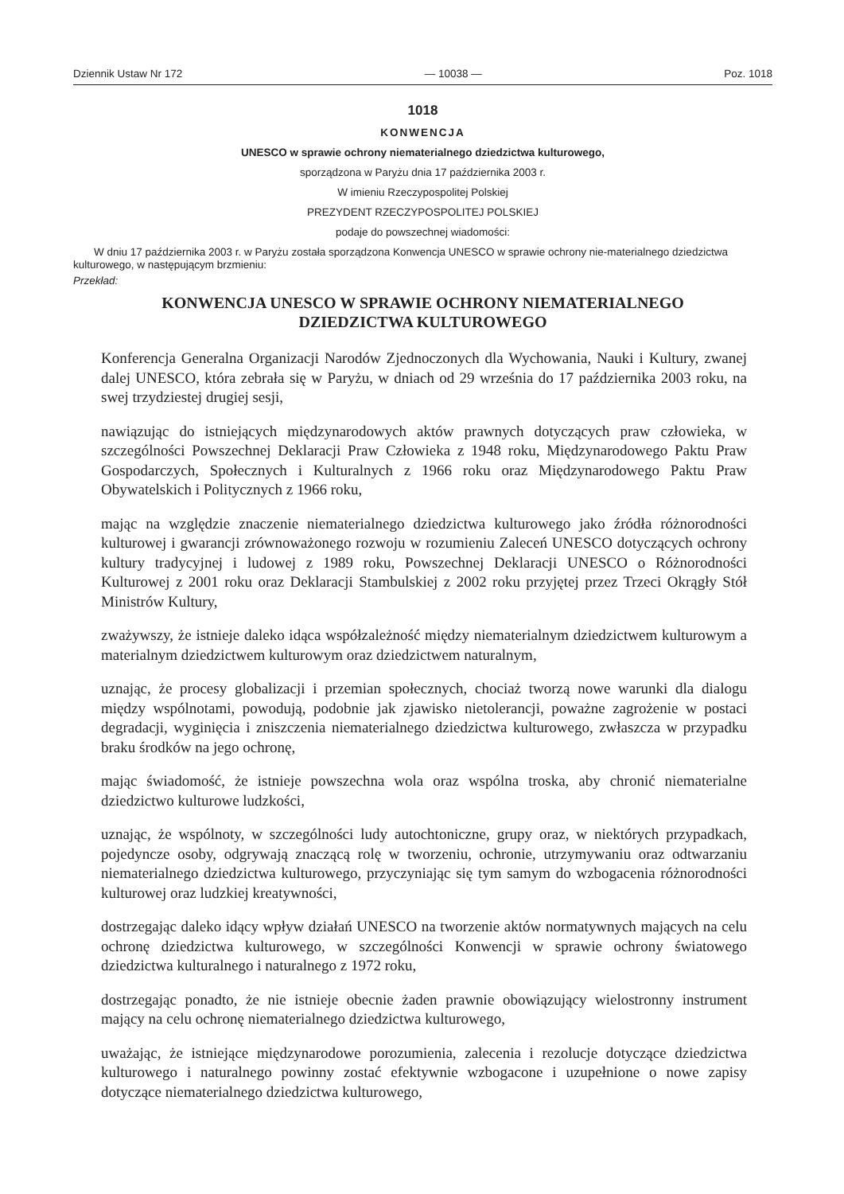Dziennik Ustaw Nr 172 — 10038 — Poz. 1018
1018
KONWENCJA
UNESCO w sprawie ochrony niematerialnego dziedzictwa kulturowego,
sporządzona w Paryżu dnia 17 października 2003 r.
W imieniu Rzeczypospolitej Polskiej
PREZYDENT RZECZYPOSPOLITEJ POLSKIEJ
podaje do powszechnej wiadomości:
W dniu 17 października 2003 r. w Paryżu została sporządzona Konwencja UNESCO w sprawie ochrony nie-materialnego dziedzictwa kulturowego, w następującym brzmieniu:
Przekład:
KONWENCJA UNESCO W SPRAWIE OCHRONY NIEMATERIALNEGO
DZIEDZICTWA KULTUROWEGO
Konferencja Generalna Organizacji Narodów Zjednoczonych dla Wychowania, Nauki i Kultury, zwanej dalej UNESCO, która zebrała się w Paryżu, w dniach od 29 września do 17 października 2003 roku, na swej trzydziestej drugiej sesji,
nawiązując do istniejących międzynarodowych aktów prawnych dotyczących praw człowieka, w szczególności Powszechnej Deklaracji Praw Człowieka z 1948 roku, Międzynarodowego Paktu Praw Gospodarczych, Społecznych i Kulturalnych z 1966 roku oraz Międzynarodowego Paktu Praw Obywatelskich i Politycznych z 1966 roku,
mając na względzie znaczenie niematerialnego dziedzictwa kulturowego jako źródła różnorodności kulturowej i gwarancji zrównoważonego rozwoju w rozumieniu Zaleceń UNESCO dotyczących ochrony kultury tradycyjnej i ludowej z 1989 roku, Powszechnej Deklaracji UNESCO o Różnorodności Kulturowej z 2001 roku oraz Deklaracji Stambulskiej z 2002 roku przyjętej przez Trzeci Okrągły Stół Ministrów Kultury,
zważywszy, że istnieje daleko idąca współzależność między niematerialnym dziedzictwem kulturowym a materialnym dziedzictwem kulturowym oraz dziedzictwem naturalnym,
uznając, że procesy globalizacji i przemian społecznych, chociaż tworzą nowe warunki dla dialogu między wspólnotami, powodują, podobnie jak zjawisko nietolerancji, poważne zagrożenie w postaci degradacji, wyginięcia i zniszczenia niematerialnego dziedzictwa kulturowego, zwłaszcza w przypadku braku środków na jego ochronę,
mając świadomość, że istnieje powszechna wola oraz wspólna troska, aby chronić niematerialne dziedzictwo kulturowe ludzkości,
uznając, że wspólnoty, w szczególności ludy autochtoniczne, grupy oraz, w niektórych przypadkach, pojedyncze osoby, odgrywają znaczącą rolę w tworzeniu, ochronie, utrzymywaniu oraz odtwarzaniu niematerialnego dziedzictwa kulturowego, przyczyniając się tym samym do wzbogacenia różnorodności kulturowej oraz ludzkiej kreatywności,
dostrzegając daleko idący wpływ działań UNESCO na tworzenie aktów normatywnych mających na celu ochronę dziedzictwa kulturowego, w szczególności Konwencji w sprawie ochrony światowego dziedzictwa kulturalnego i naturalnego z 1972 roku,
dostrzegając ponadto, że nie istnieje obecnie żaden prawnie obowiązujący wielostronny instrument mający na celu ochronę niematerialnego dziedzictwa kulturowego,
uważając, że istniejące międzynarodowe porozumienia, zalecenia i rezolucje dotyczące dziedzictwa kulturowego i naturalnego powinny zostać efektywnie wzbogacone i uzupełnione o nowe zapisy dotyczące niematerialnego dziedzictwa kulturowego,